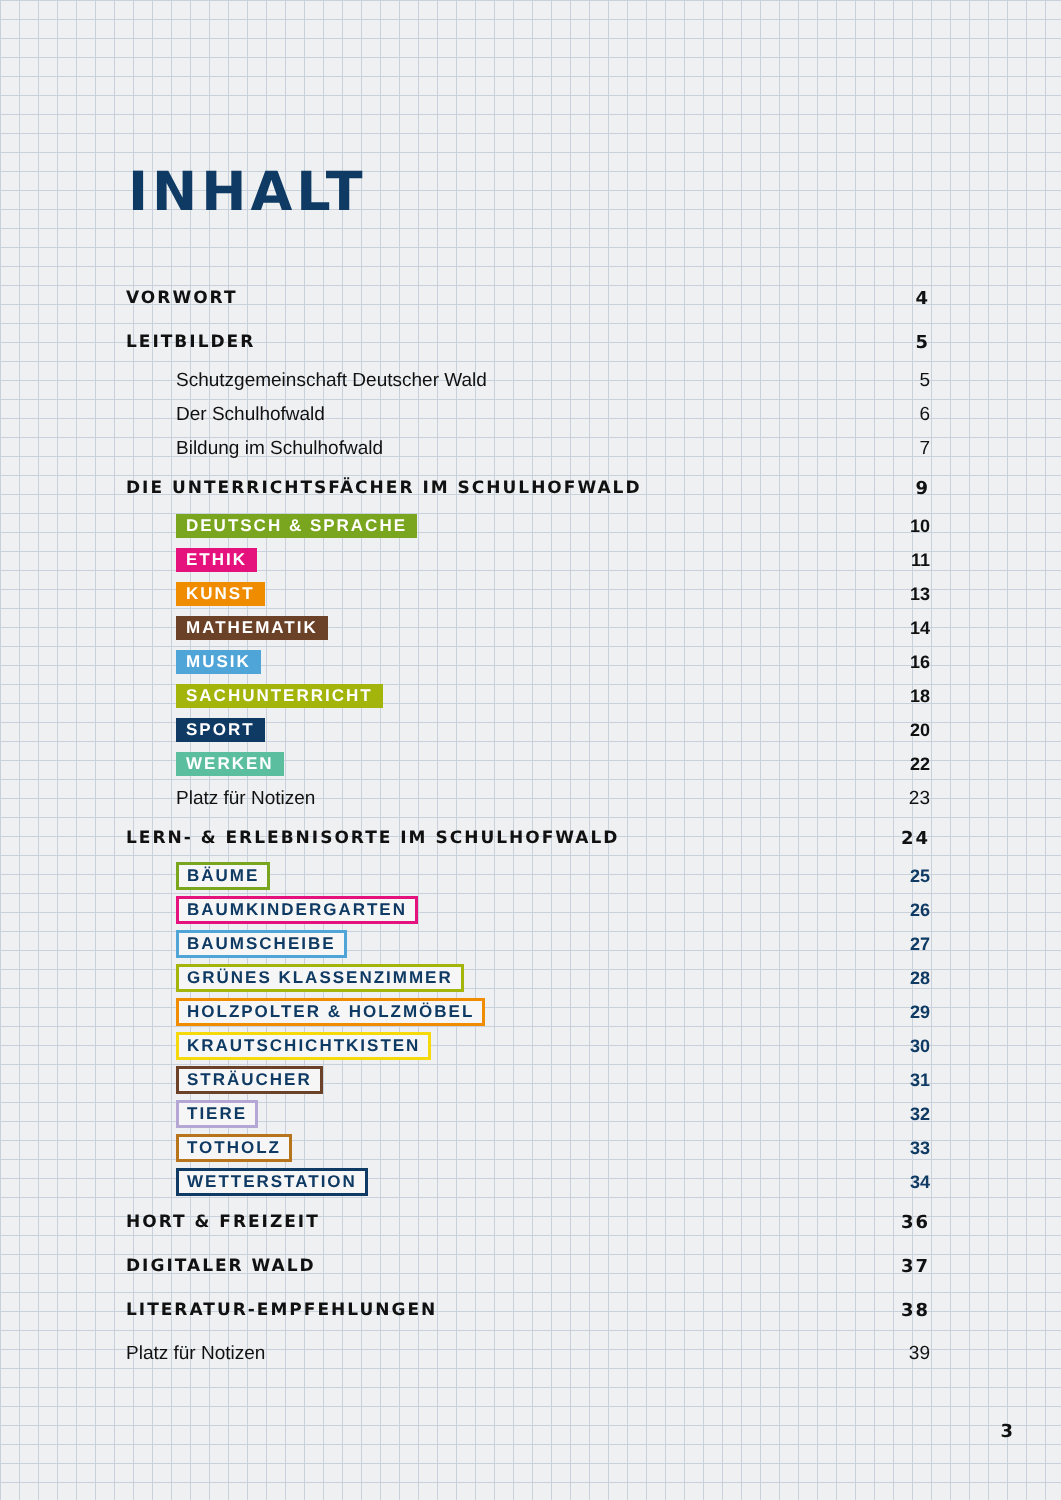INHALT
VORWORT 4
LEITBILDER 5
Schutzgemeinschaft Deutscher Wald 5
Der Schulhofwald 6
Bildung im Schulhofwald 7
DIE UNTERRICHTSFÄCHER IM SCHULHOFWALD 9
DEUTSCH & SPRACHE 10
ETHIK 11
KUNST 13
MATHEMATIK 14
MUSIK 16
SACHUNTERRICHT 18
SPORT 20
WERKEN 22
Platz für Notizen 23
LERN- & ERLEBNISORTE IM SCHULHOFWALD 24
BÄUME 25
BAUMKINDERGARTEN 26
BAUMSCHEIBE 27
GRÜNES KLASSENZIMMER 28
HOLZPOLTER & HOLZMÖBEL 29
KRAUTSCHICHTKISTEN 30
STRÄUCHER 31
TIERE 32
TOTHOLZ 33
WETTERSTATION 34
HORT & FREIZEIT 36
DIGITALER WALD 37
LITERATUR-EMPFEHLUNGEN 38
Platz für Notizen 39
3